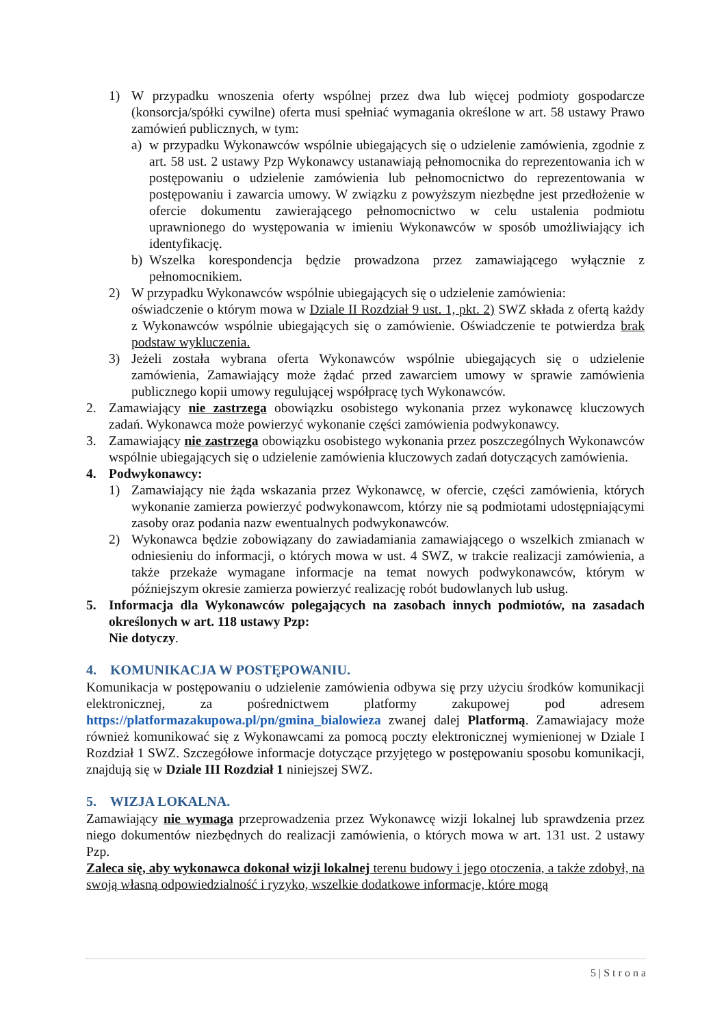1) W przypadku wnoszenia oferty wspólnej przez dwa lub więcej podmioty gospodarcze (konsorcja/spółki cywilne) oferta musi spełniać wymagania określone w art. 58 ustawy Prawo zamówień publicznych, w tym:
a) w przypadku Wykonawców wspólnie ubiegających się o udzielenie zamówienia, zgodnie z art. 58 ust. 2 ustawy Pzp Wykonawcy ustanawiają pełnomocnika do reprezentowania ich w postępowaniu o udzielenie zamówienia lub pełnomocnictwo do reprezentowania w postępowaniu i zawarcia umowy. W związku z powyższym niezbędne jest przedłożenie w ofercie dokumentu zawierającego pełnomocnictwo w celu ustalenia podmiotu uprawnionego do występowania w imieniu Wykonawców w sposób umożliwiający ich identyfikację.
b) Wszelka korespondencja będzie prowadzona przez zamawiającego wyłącznie z pełnomocnikiem.
2) W przypadku Wykonawców wspólnie ubiegających się o udzielenie zamówienia:
oświadczenie o którym mowa w Dziale II Rozdział 9 ust. 1, pkt. 2) SWZ składa z ofertą każdy z Wykonawców wspólnie ubiegających się o zamówienie. Oświadczenie te potwierdza brak podstaw wykluczenia.
3) Jeżeli została wybrana oferta Wykonawców wspólnie ubiegających się o udzielenie zamówienia, Zamawiający może żądać przed zawarciem umowy w sprawie zamówienia publicznego kopii umowy regulującej współpracę tych Wykonawców.
2. Zamawiający nie zastrzega obowiązku osobistego wykonania przez wykonawcę kluczowych zadań. Wykonawca może powierzyć wykonanie części zamówienia podwykonawcy.
3. Zamawiający nie zastrzega obowiązku osobistego wykonania przez poszczególnych Wykonawców wspólnie ubiegających się o udzielenie zamówienia kluczowych zadań dotyczących zamówienia.
4. Podwykonawcy:
1) Zamawiający nie żąda wskazania przez Wykonawcę, w ofercie, części zamówienia, których wykonanie zamierza powierzyć podwykonawcom, którzy nie są podmiotami udostępniającymi zasoby oraz podania nazw ewentualnych podwykonawców.
2) Wykonawca będzie zobowiązany do zawiadamiania zamawiającego o wszelkich zmianach w odniesieniu do informacji, o których mowa w ust. 4 SWZ, w trakcie realizacji zamówienia, a także przekaże wymagane informacje na temat nowych podwykonawców, którym w późniejszym okresie zamierza powierzyć realizację robót budowlanych lub usług.
5. Informacja dla Wykonawców polegających na zasobach innych podmiotów, na zasadach określonych w art. 118 ustawy Pzp:
Nie dotyczy.
4. KOMUNIKACJA W POSTĘPOWANIU.
Komunikacja w postępowaniu o udzielenie zamówienia odbywa się przy użyciu środków komunikacji elektronicznej, za pośrednictwem platformy zakupowej pod adresem https://platformazakupowa.pl/pn/gmina_bialowieza zwanej dalej Platformą. Zamawiajacy może również komunikować się z Wykonawcami za pomocą poczty elektronicznej wymienionej w Dziale I Rozdział 1 SWZ. Szczegółowe informacje dotyczące przyjętego w postępowaniu sposobu komunikacji, znajdują się w Dziale III Rozdział 1 niniejszej SWZ.
5. WIZJA LOKALNA.
Zamawiający nie wymaga przeprowadzenia przez Wykonawcę wizji lokalnej lub sprawdzenia przez niego dokumentów niezbędnych do realizacji zamówienia, o których mowa w art. 131 ust. 2 ustawy Pzp.
Zaleca się, aby wykonawca dokonał wizji lokalnej terenu budowy i jego otoczenia, a także zdobył, na swoją własną odpowiedzialność i ryzyko, wszelkie dodatkowe informacje, które mogą
5 | S t r o n a